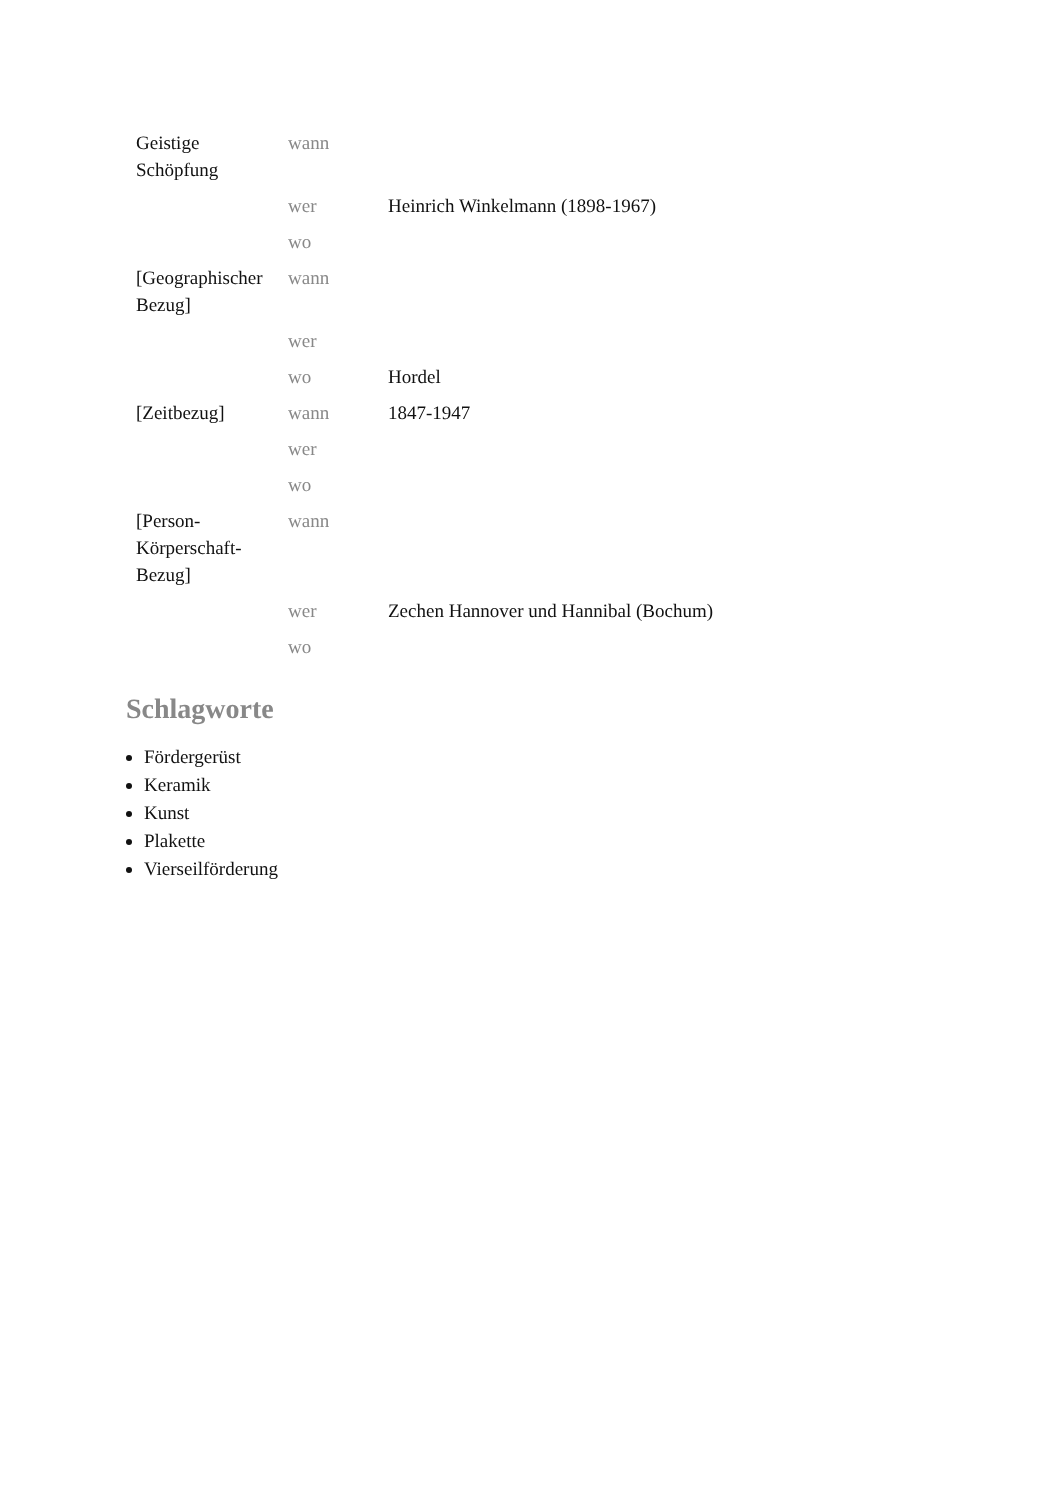| Geistige Schöpfung | wann | |
| | wer | Heinrich Winkelmann (1898-1967) |
| | wo | |
| [Geographischer Bezug] | wann | |
| | wer | |
| | wo | Hordel |
| [Zeitbezug] | wann | 1847-1947 |
| | wer | |
| | wo | |
| [Person-Körperschaft-Bezug] | wann | |
| | wer | Zechen Hannover und Hannibal (Bochum) |
| | wo | |
Schlagworte
Fördergerüst
Keramik
Kunst
Plakette
Vierseilförderung